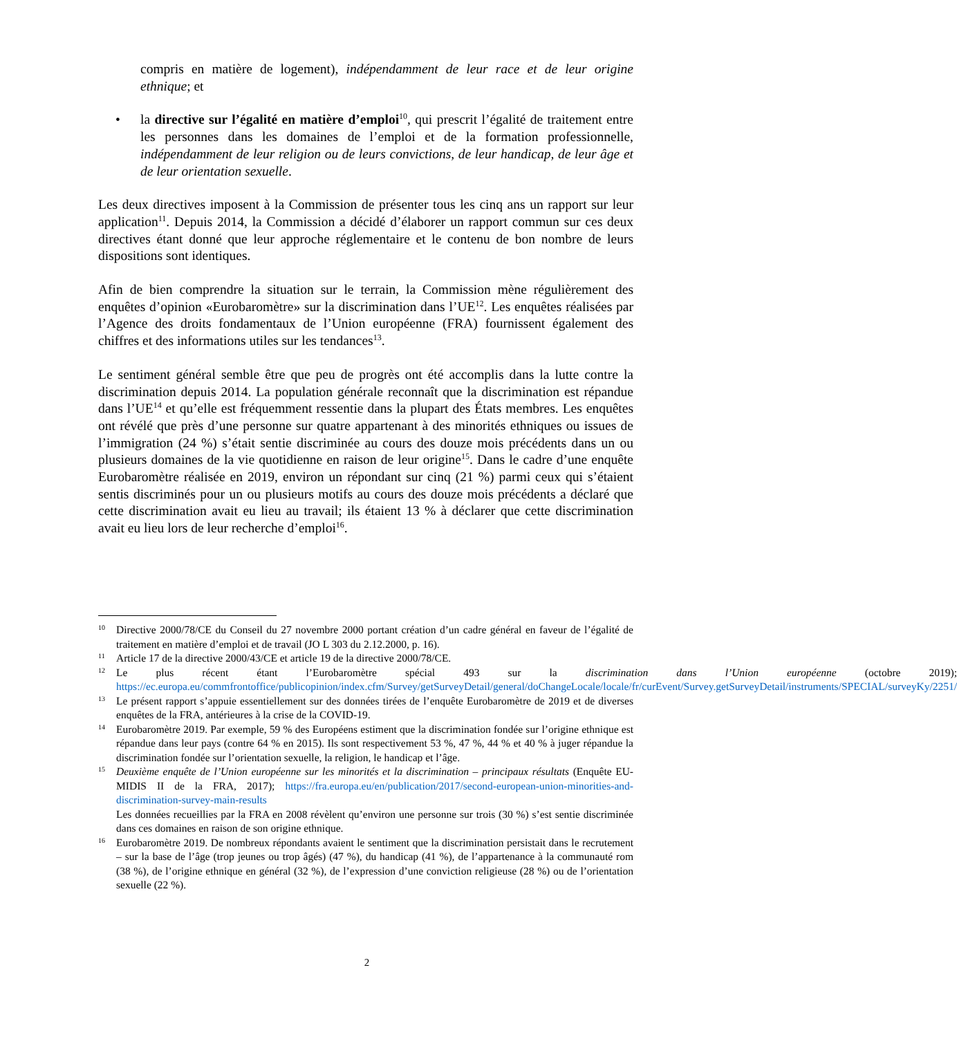compris en matière de logement), indépendamment de leur race et de leur origine ethnique; et
• la directive sur l’égalité en matière d’emploi<sup>10</sup>, qui prescrit l’égalité de traitement entre les personnes dans les domaines de l’emploi et de la formation professionnelle, indépendamment de leur religion ou de leurs convictions, de leur handicap, de leur âge et de leur orientation sexuelle.
Les deux directives imposent à la Commission de présenter tous les cinq ans un rapport sur leur application<sup>11</sup>. Depuis 2014, la Commission a décidé d’élaborer un rapport commun sur ces deux directives étant donné que leur approche réglementaire et le contenu de bon nombre de leurs dispositions sont identiques.
Afin de bien comprendre la situation sur le terrain, la Commission mène régulièrement des enquêtes d’opinion «Eurobaromètre» sur la discrimination dans l’UE<sup>12</sup>. Les enquêtes réalisées par l’Agence des droits fondamentaux de l’Union européenne (FRA) fournissent également des chiffres et des informations utiles sur les tendances<sup>13</sup>.
Le sentiment général semble être que peu de progrès ont été accomplis dans la lutte contre la discrimination depuis 2014. La population générale reconnaît que la discrimination est répandue dans l’UE<sup>14</sup> et qu’elle est fréquemment ressentie dans la plupart des États membres. Les enquêtes ont révélé que près d’une personne sur quatre appartenant à des minorités ethniques ou issues de l’immigration (24 %) s’était sentie discriminée au cours des douze mois précédents dans un ou plusieurs domaines de la vie quotidienne en raison de leur origine<sup>15</sup>. Dans le cadre d’une enquête Eurobaromètre réalisée en 2019, environ un répondant sur cinq (21 %) parmi ceux qui s’étaient sentis discriminés pour un ou plusieurs motifs au cours des douze mois précédents a déclaré que cette discrimination avait eu lieu au travail; ils étaient 13 % à déclarer que cette discrimination avait eu lieu lors de leur recherche d’emploi<sup>16</sup>.
10
Directive 2000/78/CE du Conseil du 27 novembre 2000 portant création d’un cadre général en faveur de l’égalité de traitement en matière d’emploi et de travail (JO L 303 du 2.12.2000, p. 16).
11
Article 17 de la directive 2000/43/CE et article 19 de la directive 2000/78/CE.
12
Le plus récent étant l’Eurobaromètre spécial 493 sur la discrimination dans l’Union européenne (octobre 2019); https://ec.europa.eu/commfrontoffice/publicopinion/index.cfm/Survey/getSurveyDetail/general/doChangeLocale/locale/fr/curEvent/Survey.getSurveyDetail/instruments/SPECIAL/surveyKy/2251/
13
Le présent rapport s’appuie essentiellement sur des données tirées de l’enquête Eurobaromètre de 2019 et de diverses enquêtes de la FRA, antérieures à la crise de la COVID-19.
14
Eurobaromètre 2019. Par exemple, 59 % des Européens estiment que la discrimination fondée sur l’origine ethnique est répandue dans leur pays (contre 64 % en 2015). Ils sont respectivement 53 %, 47 %, 44 % et 40 % à juger répandue la discrimination fondée sur l’orientation sexuelle, la religion, le handicap et l’âge.
15
Deuxième enquête de l’Union européenne sur les minorités et la discrimination – principaux résultats (Enquête EU-MIDIS II de la FRA, 2017); https://fra.europa.eu/en/publication/2017/second-european-union-minorities-and-discrimination-survey-main-results
Les données recueillies par la FRA en 2008 révèlent qu’environ une personne sur trois (30 %) s’est sentie discriminée dans ces domaines en raison de son origine ethnique.
16
Eurobaromètre 2019. De nombreux répondants avaient le sentiment que la discrimination persistait dans le recrutement – sur la base de l’âge (trop jeunes ou trop âgés) (47 %), du handicap (41 %), de l’appartenance à la communauté rom (38 %), de l’origine ethnique en général (32 %), de l’expression d’une conviction religieuse (28 %) ou de l’orientation sexuelle (22 %).
2